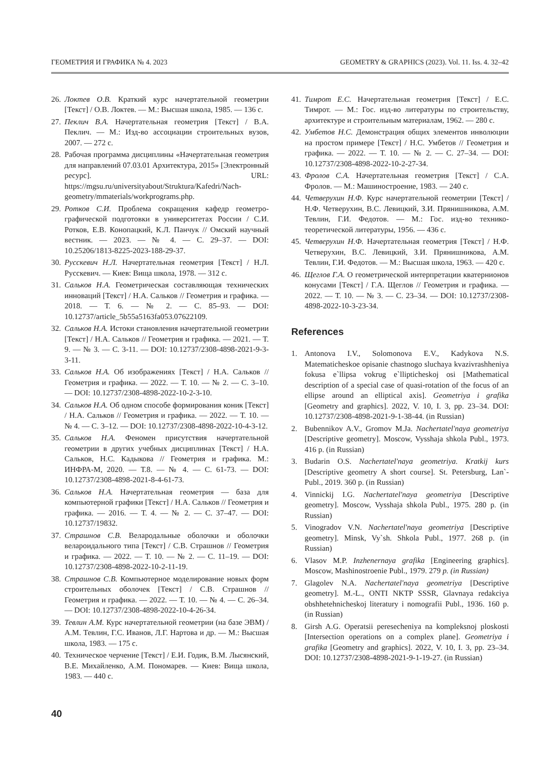ГЕОМЕТРИЯ И ГРАФИКА № 4. 2023 GEOMETRY & GRAPHICS (2023). Vol. 11. Iss. 4. 32–42
26. Локтев О.В. Краткий курс начертательной геометрии [Текст] / О.В. Локтев. — М.: Высшая школа, 1985. — 136 с.
27. Пеклич В.А. Начертательная геометрия [Текст] / В.А. Пеклич. — М.: Изд-во ассоциации строительных вузов, 2007. — 272 с.
28. Рабочая программа дисциплины «Начертательная геометрия для направлений 07.03.01 Архитектура, 2015» [Электронный ресурс]. URL: https://mgsu.ru/universityabout/Struktura/Kafedri/Nach-geometry/mmaterials/workprograms.php.
29. Ротков С.И. Проблема сокращения кафедр геометро-графической подготовки в университетах России / С.И. Ротков, Е.В. Конопацкий, К.Л. Панчук // Омский научный вестник. — 2023. — № 4. — С. 29–37. — DOI: 10.25206/1813-8225-2023-188-29-37.
30. Русскевич Н.Л. Начертательная геометрия [Текст] / Н.Л. Русскевич. — Киев: Вища школа, 1978. — 312 с.
31. Сальков Н.А. Геометрическая составляющая технических инноваций [Текст] / Н.А. Сальков // Геометрия и графика. — 2018. — Т. 6. — № 2. — С. 85–93. — DOI: 10.12737/article_5b55a5163fa053.07622109.
32. Сальков Н.А. Истоки становления начертательной геометрии [Текст] / Н.А. Сальков // Геометрия и графика. — 2021. — Т. 9. — № 3. — С. 3-11. — DOI: 10.12737/2308-4898-2021-9-3-3-11.
33. Сальков Н.А. Об изображениях [Текст] / Н.А. Сальков // Геометрия и графика. — 2022. — Т. 10. — № 2. — С. 3–10. — DOI: 10.12737/2308-4898-2022-10-2-3-10.
34. Сальков Н.А. Об одном способе формирования коник [Текст] / Н.А. Сальков // Геометрия и графика. — 2022. — Т. 10. — № 4. — С. 3–12. — DOI: 10.12737/2308-4898-2022-10-4-3-12.
35. Сальков Н.А. Феномен присутствия начертательной геометрии в других учебных дисциплинах [Текст] / Н.А. Сальков, Н.С. Кадыкова // Геометрия и графика. М.: ИНФРА-М, 2020. — Т.8. — № 4. — С. 61-73. — DOI: 10.12737/2308-4898-2021-8-4-61-73.
36. Сальков Н.А. Начертательная геометрия — база для компьютерной графики [Текст] / Н.А. Сальков // Геометрия и графика. — 2016. — Т. 4. — № 2. — С. 37–47. — DOI: 10.12737/19832.
37. Страшнов С.В. Велародальные оболочки и оболочки велароидального типа [Текст] / С.В. Страшнов // Геометрия и графика. — 2022. — Т. 10. — № 2. — С. 11–19. — DOI: 10.12737/2308-4898-2022-10-2-11-19.
38. Страшнов С.В. Компьютерное моделирование новых форм строительных оболочек [Текст] / С.В. Страшнов // Геометрия и графика. — 2022. — Т. 10. — № 4. — С. 26–34. — DOI: 10.12737/2308-4898-2022-10-4-26-34.
39. Тевлин А.М. Курс начертательной геометрии (на базе ЭВМ) / А.М. Тевлин, Г.С. Иванов, Л.Г. Нартова и др. — М.: Высшая школа, 1983. — 175 с.
40. Техническое черчение [Текст] / Е.И. Годик, В.М. Лысянский, В.Е. Михайленко, А.М. Пономарев. — Киев: Вища школа, 1983. — 440 с.
41. Тимрот Е.С. Начертательная геометрия [Текст] / Е.С. Тимрот. — М.: Гос. изд-во литературы по строительству, архитектуре и строительным материалам, 1962. — 280 с.
42. Умбетов Н.С. Демонстрация общих элементов инволюции на простом примере [Текст] / Н.С. Умбетов // Геометрия и графика. — 2022. — Т. 10. — № 2. — С. 27–34. — DOI: 10.12737/2308-4898-2022-10-2-27-34.
43. Фролов С.А. Начертательная геометрия [Текст] / С.А. Фролов. — М.: Машиностроение, 1983. — 240 с.
44. Четверухин Н.Ф. Курс начертательной геометрии [Текст] / Н.Ф. Четверухин, В.С. Левицкий, З.И. Прянишникова, А.М. Тевлин, Г.И. Федотов. — М.: Гос. изд-во технико-теоретической литературы, 1956. — 436 с.
45. Четверухин Н.Ф. Начертательная геометрия [Текст] / Н.Ф. Четверухин, В.С. Левицкий, З.И. Прянишникова, А.М. Тевлин, Г.И. Федотов. — М.: Высшая школа, 1963. — 420 с.
46. Щеглов Г.А. О геометрической интерпретации кватернионов конусами [Текст] / Г.А. Щеглов // Геометрия и графика. — 2022. — Т. 10. — № 3. — С. 23–34. — DOI: 10.12737/2308-4898-2022-10-3-23-34.
References
1. Antonova I.V., Solomonova E.V., Kadykova N.S. Matematicheskoe opisanie chastnogo sluchaya kvazivrashheniya fokusa e`llipsa vokrug e`llipticheskoj osi [Mathematical description of a special case of quasi-rotation of the focus of an ellipse around an elliptical axis]. Geometriya i grafika [Geometry and graphics]. 2022, V. 10, I. 3, pp. 23–34. DOI: 10.12737/2308-4898-2021-9-1-38-44. (in Russian)
2. Bubennikov A.V., Gromov M.Ja. Nachertatel'naya geometriya [Descriptive geometry]. Moscow, Vysshaja shkola Publ., 1973. 416 p. (in Russian)
3. Budarin O.S. Nachertatel'naya geometriya. Kratkij kurs [Descriptive geometry A short course]. St. Petersburg, Lan`-Publ., 2019. 360 p. (in Russian)
4. Vinnickij I.G. Nachertatel'naya geometriya [Descriptive geometry]. Moscow, Vysshaja shkola Publ., 1975. 280 p. (in Russian)
5. Vinogradov V.N. Nachertatel'naya geometriya [Descriptive geometry]. Minsk, Vy`sh. Shkola Publ., 1977. 268 p. (in Russian)
6. Vlasov M.P. Inzhenernaya grafika [Engineering graphics]. Moscow, Mashinostroenie Publ., 1979. 279 p. (in Russian)
7. Glagolev N.A. Nachertatel'naya geometriya [Descriptive geometry]. M.-L., ONTI NKTP SSSR, Glavnaya redakciya obshhetehnicheskoj literatury i nomografii Publ., 1936. 160 p. (in Russian)
8. Girsh A.G. Operatsii peresecheniya na kompleksnoj ploskosti [Intersection operations on a complex plane]. Geometriya i grafika [Geometry and graphics]. 2022, V. 10, I. 3, pp. 23–34. DOI: 10.12737/2308-4898-2021-9-1-19-27. (in Russian)
40